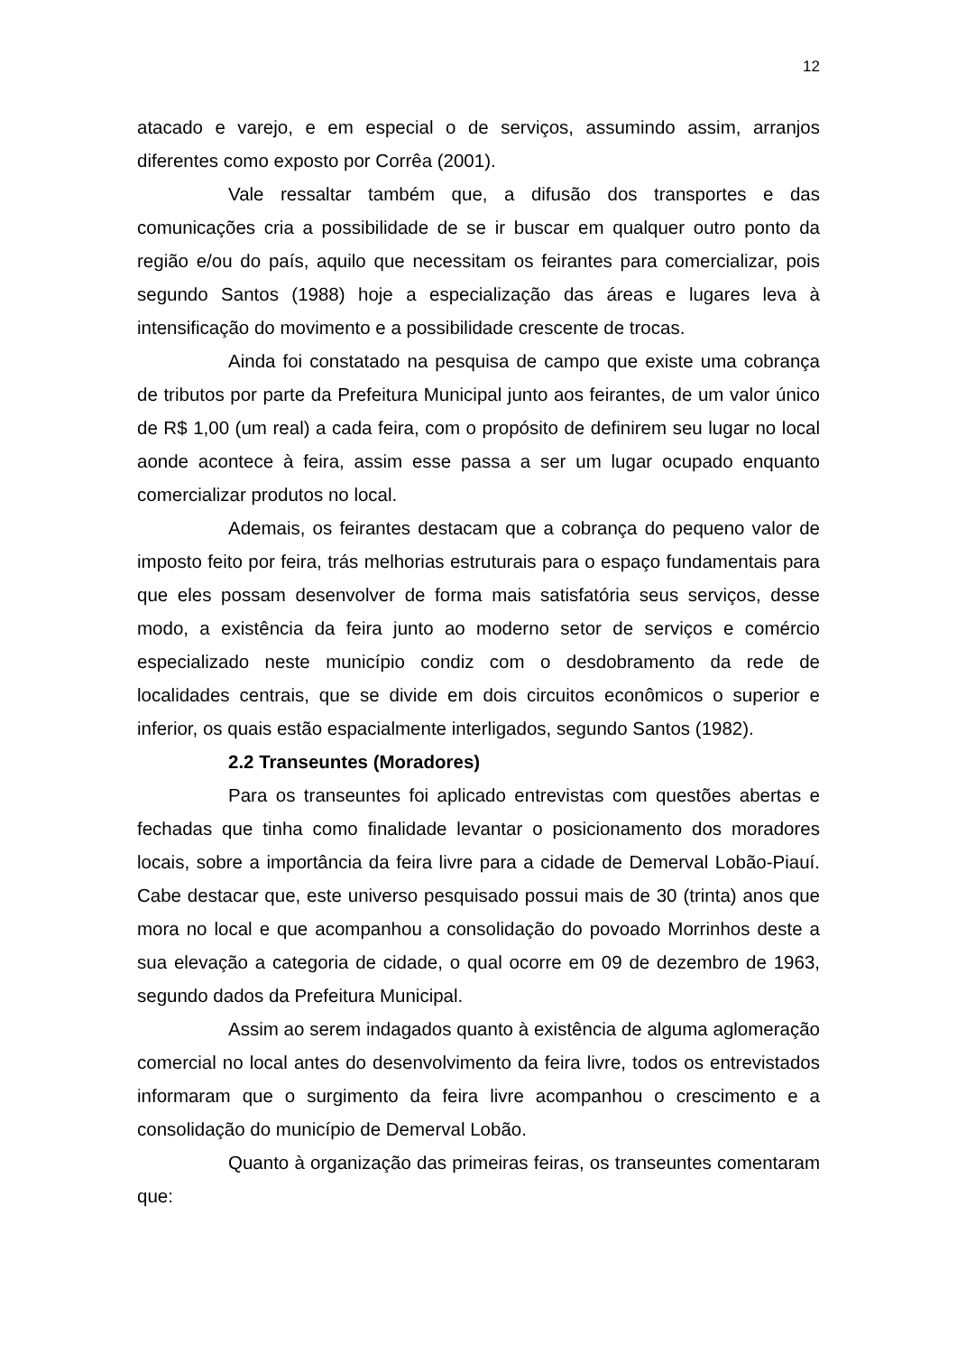12
atacado e varejo, e em especial o de serviços, assumindo assim, arranjos diferentes como exposto por Corrêa (2001).
Vale ressaltar também que, a difusão dos transportes e das comunicações cria a possibilidade de se ir buscar em qualquer outro ponto da região e/ou do país, aquilo que necessitam os feirantes para comercializar, pois segundo Santos (1988) hoje a especialização das áreas e lugares leva à intensificação do movimento e a possibilidade crescente de trocas.
Ainda foi constatado na pesquisa de campo que existe uma cobrança de tributos por parte da Prefeitura Municipal junto aos feirantes, de um valor único de R$ 1,00 (um real) a cada feira, com o propósito de definirem seu lugar no local aonde acontece à feira, assim esse passa a ser um lugar ocupado enquanto comercializar produtos no local.
Ademais, os feirantes destacam que a cobrança do pequeno valor de imposto feito por feira, trás melhorias estruturais para o espaço fundamentais para que eles possam desenvolver de forma mais satisfatória seus serviços, desse modo, a existência da feira junto ao moderno setor de serviços e comércio especializado neste município condiz com o desdobramento da rede de localidades centrais, que se divide em dois circuitos econômicos o superior e inferior, os quais estão espacialmente interligados, segundo Santos (1982).
2.2 Transeuntes (Moradores)
Para os transeuntes foi aplicado entrevistas com questões abertas e fechadas que tinha como finalidade levantar o posicionamento dos moradores locais, sobre a importância da feira livre para a cidade de Demerval Lobão-Piauí. Cabe destacar que, este universo pesquisado possui mais de 30 (trinta) anos que mora no local e que acompanhou a consolidação do povoado Morrinhos deste a sua elevação a categoria de cidade, o qual ocorre em 09 de dezembro de 1963, segundo dados da Prefeitura Municipal.
Assim ao serem indagados quanto à existência de alguma aglomeração comercial no local antes do desenvolvimento da feira livre, todos os entrevistados informaram que o surgimento da feira livre acompanhou o crescimento e a consolidação do município de Demerval Lobão.
Quanto à organização das primeiras feiras, os transeuntes comentaram que: